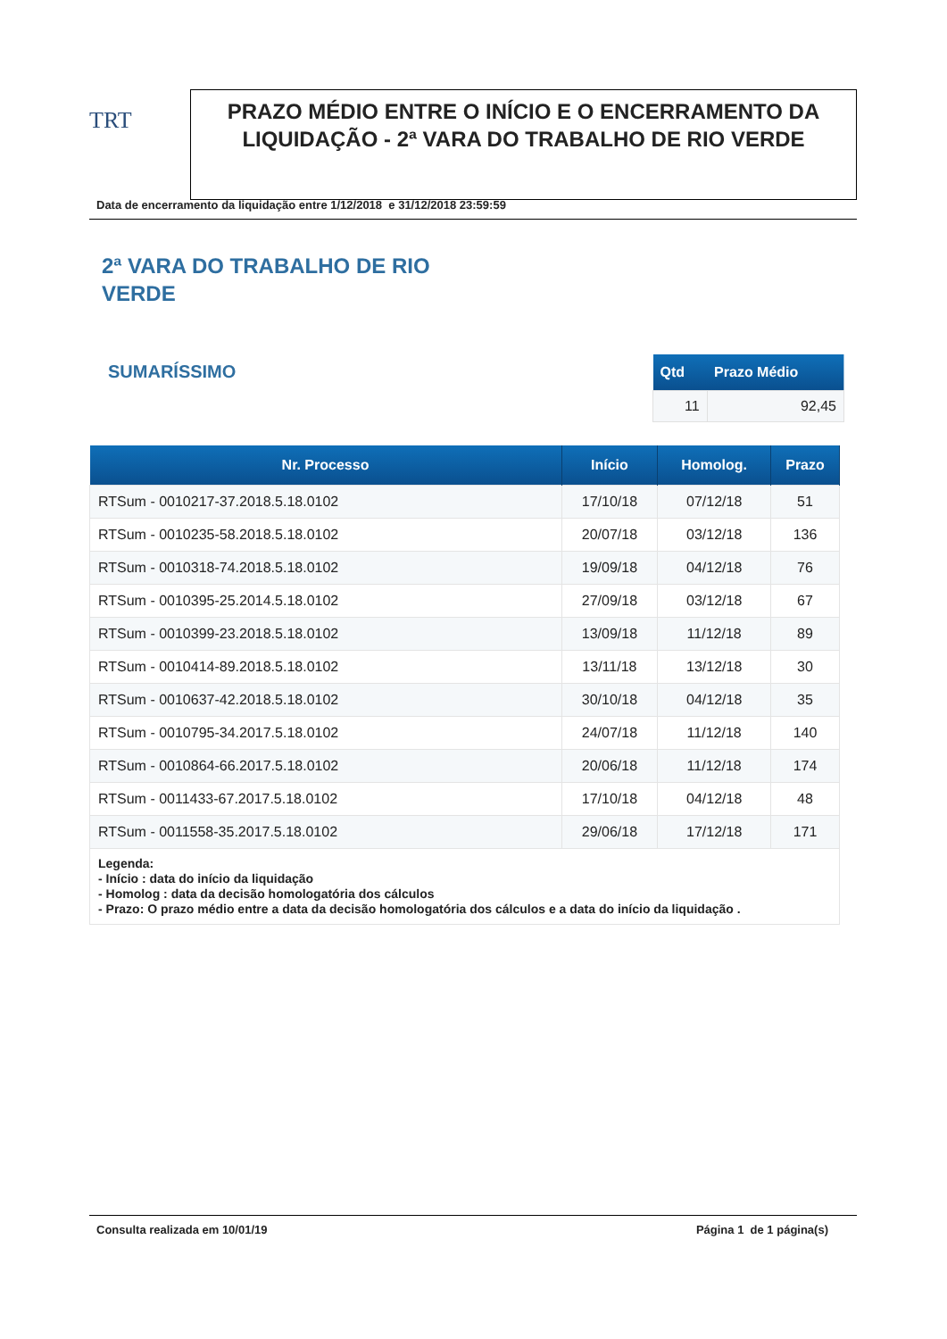TRT
PRAZO MÉDIO ENTRE O INÍCIO E O ENCERRAMENTO DA LIQUIDAÇÃO - 2ª VARA DO TRABALHO DE RIO VERDE
Data de encerramento da liquidação entre 1/12/2018 e 31/12/2018 23:59:59
2ª VARA DO TRABALHO DE RIO VERDE
SUMARÍSSIMO
| Qtd | Prazo Médio |
| --- | --- |
| 11 | 92,45 |
| Nr. Processo | Início | Homolog. | Prazo |
| --- | --- | --- | --- |
| RTSum - 0010217-37.2018.5.18.0102 | 17/10/18 | 07/12/18 | 51 |
| RTSum - 0010235-58.2018.5.18.0102 | 20/07/18 | 03/12/18 | 136 |
| RTSum - 0010318-74.2018.5.18.0102 | 19/09/18 | 04/12/18 | 76 |
| RTSum - 0010395-25.2014.5.18.0102 | 27/09/18 | 03/12/18 | 67 |
| RTSum - 0010399-23.2018.5.18.0102 | 13/09/18 | 11/12/18 | 89 |
| RTSum - 0010414-89.2018.5.18.0102 | 13/11/18 | 13/12/18 | 30 |
| RTSum - 0010637-42.2018.5.18.0102 | 30/10/18 | 04/12/18 | 35 |
| RTSum - 0010795-34.2017.5.18.0102 | 24/07/18 | 11/12/18 | 140 |
| RTSum - 0010864-66.2017.5.18.0102 | 20/06/18 | 11/12/18 | 174 |
| RTSum - 0011433-67.2017.5.18.0102 | 17/10/18 | 04/12/18 | 48 |
| RTSum - 0011558-35.2017.5.18.0102 | 29/06/18 | 17/12/18 | 171 |
| Legenda: - Início : data do início da liquidação - Homolog : data da decisão homologatória dos cálculos - Prazo: O prazo médio entre a data da decisão homologatória dos cálculos e a data do início da liquidação . | | | |
Consulta realizada em 10/01/19 Página 1 de 1 página(s)